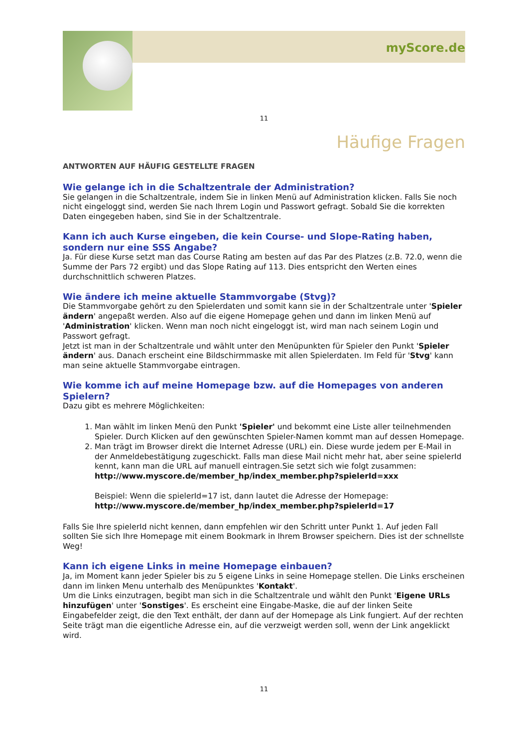myScore.de
11
Häufige Fragen
ANTWORTEN AUF HÄUFIG GESTELLTE FRAGEN
Wie gelange ich in die Schaltzentrale der Administration?
Sie gelangen in die Schaltzentrale, indem Sie in linken Menü auf Administration klicken. Falls Sie noch nicht eingeloggt sind, werden Sie nach Ihrem Login und Passwort gefragt. Sobald Sie die korrekten Daten eingegeben haben, sind Sie in der Schaltzentrale.
Kann ich auch Kurse eingeben, die kein Course- und Slope-Rating haben, sondern nur eine SSS Angabe?
Ja. Für diese Kurse setzt man das Course Rating am besten auf das Par des Platzes (z.B. 72.0, wenn die Summe der Pars 72 ergibt) und das Slope Rating auf 113. Dies entspricht den Werten eines durchschnittlich schweren Platzes.
Wie ändere ich meine aktuelle Stammvorgabe (Stvg)?
Die Stammvorgabe gehört zu den Spielerdaten und somit kann sie in der Schaltzentrale unter 'Spieler ändern' angepaßt werden. Also auf die eigene Homepage gehen und dann im linken Menü auf 'Administration' klicken. Wenn man noch nicht eingeloggt ist, wird man nach seinem Login und Passwort gefragt.
Jetzt ist man in der Schaltzentrale und wählt unter den Menüpunkten für Spieler den Punkt 'Spieler ändern' aus. Danach erscheint eine Bildschirmmaske mit allen Spielerdaten. Im Feld für 'Stvg' kann man seine aktuelle Stammvorgabe eintragen.
Wie komme ich auf meine Homepage bzw. auf die Homepages von anderen Spielern?
Dazu gibt es mehrere Möglichkeiten:
1. Man wählt im linken Menü den Punkt 'Spieler' und bekommt eine Liste aller teilnehmenden Spieler. Durch Klicken auf den gewünschten Spieler-Namen kommt man auf dessen Homepage.
2. Man trägt im Browser direkt die Internet Adresse (URL) ein. Diese wurde jedem per E-Mail in der Anmeldebestätigung zugeschickt. Falls man diese Mail nicht mehr hat, aber seine spielerId kennt, kann man die URL auf manuell eintragen.Sie setzt sich wie folgt zusammen:
http://www.myscore.de/member_hp/index_member.php?spielerId=xxx
Beispiel: Wenn die spielerId=17 ist, dann lautet die Adresse der Homepage:
http://www.myscore.de/member_hp/index_member.php?spielerId=17
Falls Sie Ihre spielerId nicht kennen, dann empfehlen wir den Schritt unter Punkt 1. Auf jeden Fall sollten Sie sich Ihre Homepage mit einem Bookmark in Ihrem Browser speichern. Dies ist der schnellste Weg!
Kann ich eigene Links in meine Homepage einbauen?
Ja, im Moment kann jeder Spieler bis zu 5 eigene Links in seine Homepage stellen. Die Links erscheinen dann im linken Menu unterhalb des Menüpunktes 'Kontakt'.
Um die Links einzutragen, begibt man sich in die Schaltzentrale und wählt den Punkt 'Eigene URLs hinzufügen' unter 'Sonstiges'. Es erscheint eine Eingabe-Maske, die auf der linken Seite Eingabefelder zeigt, die den Text enthält, der dann auf der Homepage als Link fungiert. Auf der rechten Seite trägt man die eigentliche Adresse ein, auf die verzweigt werden soll, wenn der Link angeklickt wird.
11